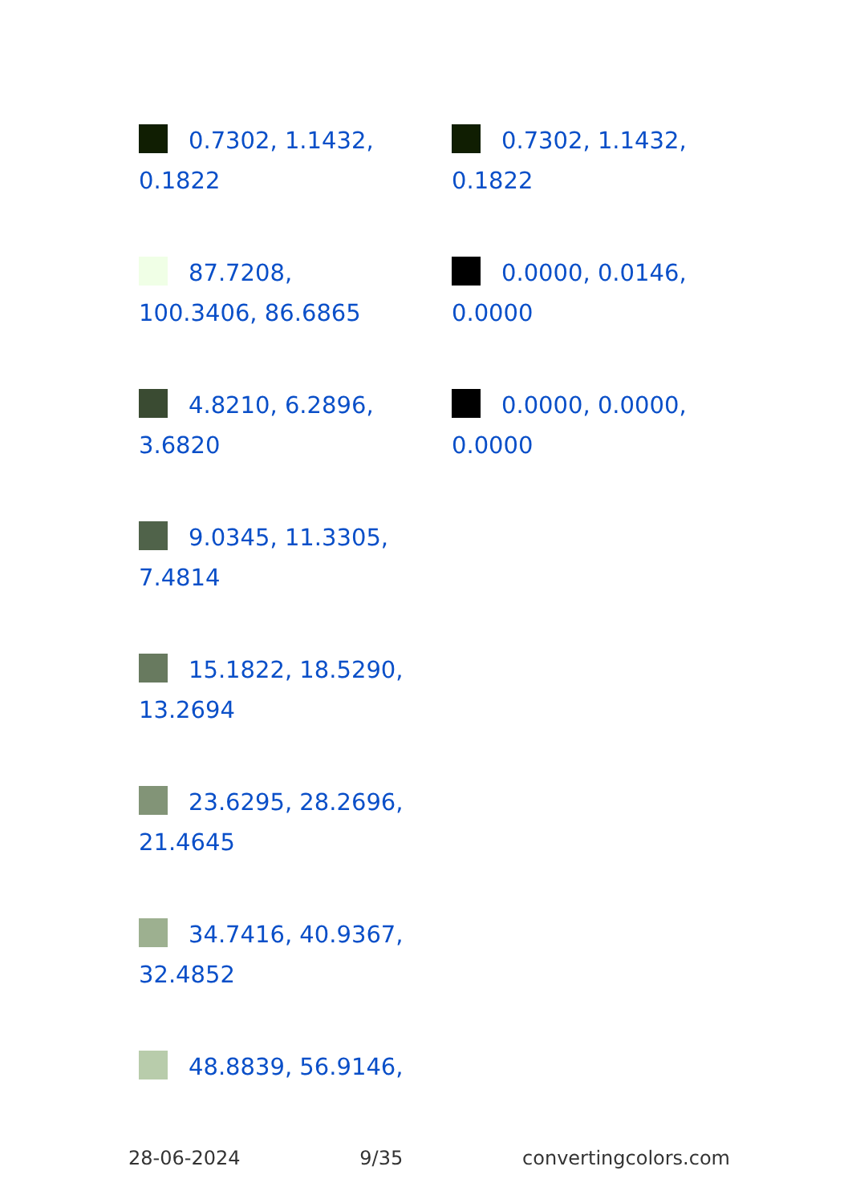0.7302, 1.1432, 0.1822
87.7208, 100.3406, 86.6865
4.8210, 6.2896, 3.6820
9.0345, 11.3305, 7.4814
15.1822, 18.5290, 13.2694
23.6295, 28.2696, 21.4645
34.7416, 40.9367, 32.4852
48.8839, 56.9146,
0.7302, 1.1432, 0.1822
0.0000, 0.0146, 0.0000
0.0000, 0.0000, 0.0000
28-06-2024 9/35 convertingcolors.com